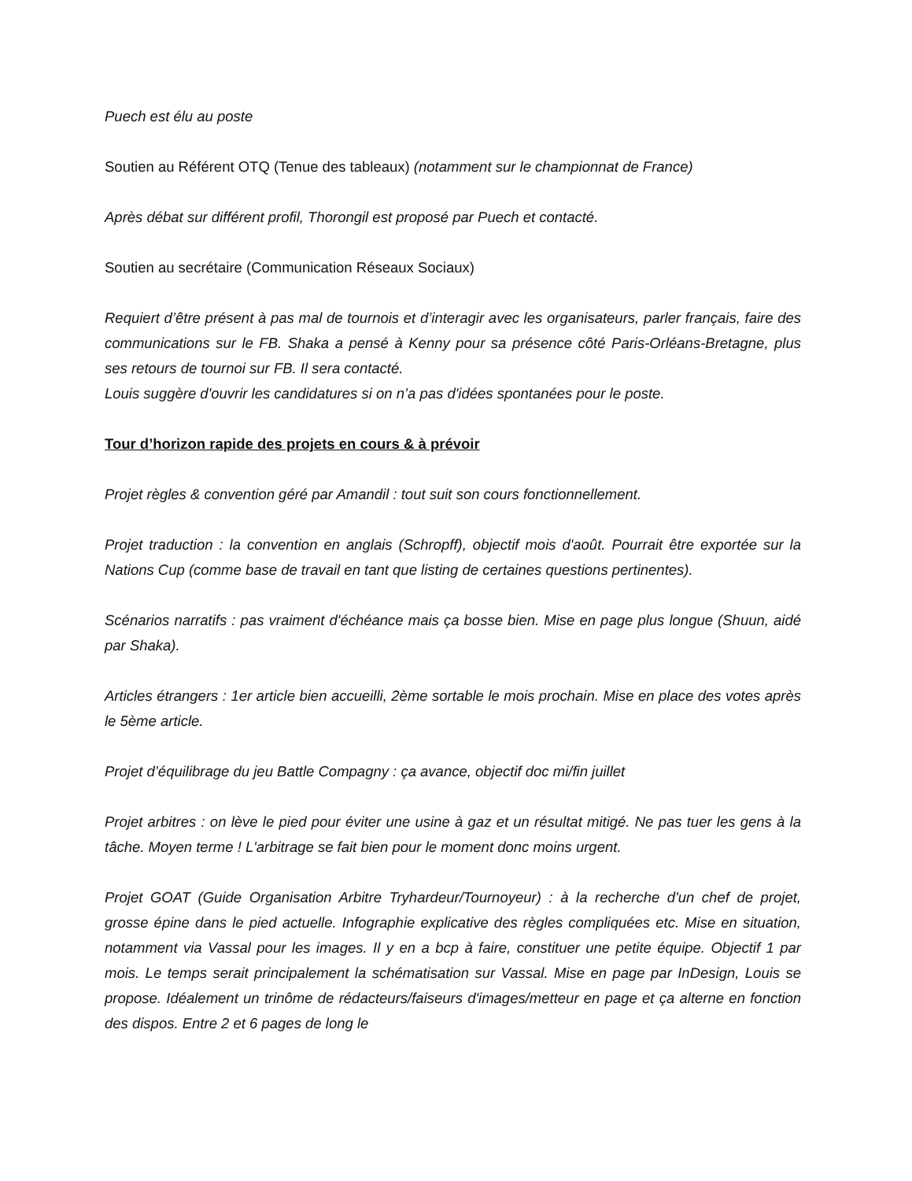Puech est élu au poste
Soutien au Référent OTQ (Tenue des tableaux) (notamment sur le championnat de France)
Après débat sur différent profil, Thorongil est proposé par Puech et contacté.
Soutien au secrétaire (Communication Réseaux Sociaux)
Requiert d’être présent à pas mal de tournois et d’interagir avec les organisateurs, parler français, faire des communications sur le FB. Shaka a pensé à Kenny pour sa présence côté Paris-Orléans-Bretagne, plus ses retours de tournoi sur FB. Il sera contacté.
Louis suggère d'ouvrir les candidatures si on n’a pas d'idées spontanées pour le poste.
Tour d’horizon rapide des projets en cours & à prévoir
Projet règles & convention géré par Amandil : tout suit son cours fonctionnellement.
Projet traduction : la convention en anglais (Schropff), objectif mois d'août. Pourrait être exportée sur la Nations Cup (comme base de travail en tant que listing de certaines questions pertinentes).
Scénarios narratifs : pas vraiment d'échéance mais ça bosse bien. Mise en page plus longue (Shuun, aidé par Shaka).
Articles étrangers : 1er article bien accueilli, 2ème sortable le mois prochain. Mise en place des votes après le 5ème article.
Projet d’équilibrage du jeu Battle Compagny : ça avance, objectif doc mi/fin juillet
Projet arbitres : on lève le pied pour éviter une usine à gaz et un résultat mitigé. Ne pas tuer les gens à la tâche. Moyen terme ! L'arbitrage se fait bien pour le moment donc moins urgent.
Projet GOAT (Guide Organisation Arbitre Tryhardeur/Tournoyeur) : à la recherche d'un chef de projet, grosse épine dans le pied actuelle. Infographie explicative des règles compliquées etc. Mise en situation, notamment via Vassal pour les images. Il y en a bcp à faire, constituer une petite équipe. Objectif 1 par mois. Le temps serait principalement la schématisation sur Vassal. Mise en page par InDesign, Louis se propose. Idéalement un trinôme de rédacteurs/faiseurs d'images/metteur en page et ça alterne en fonction des dispos. Entre 2 et 6 pages de long le